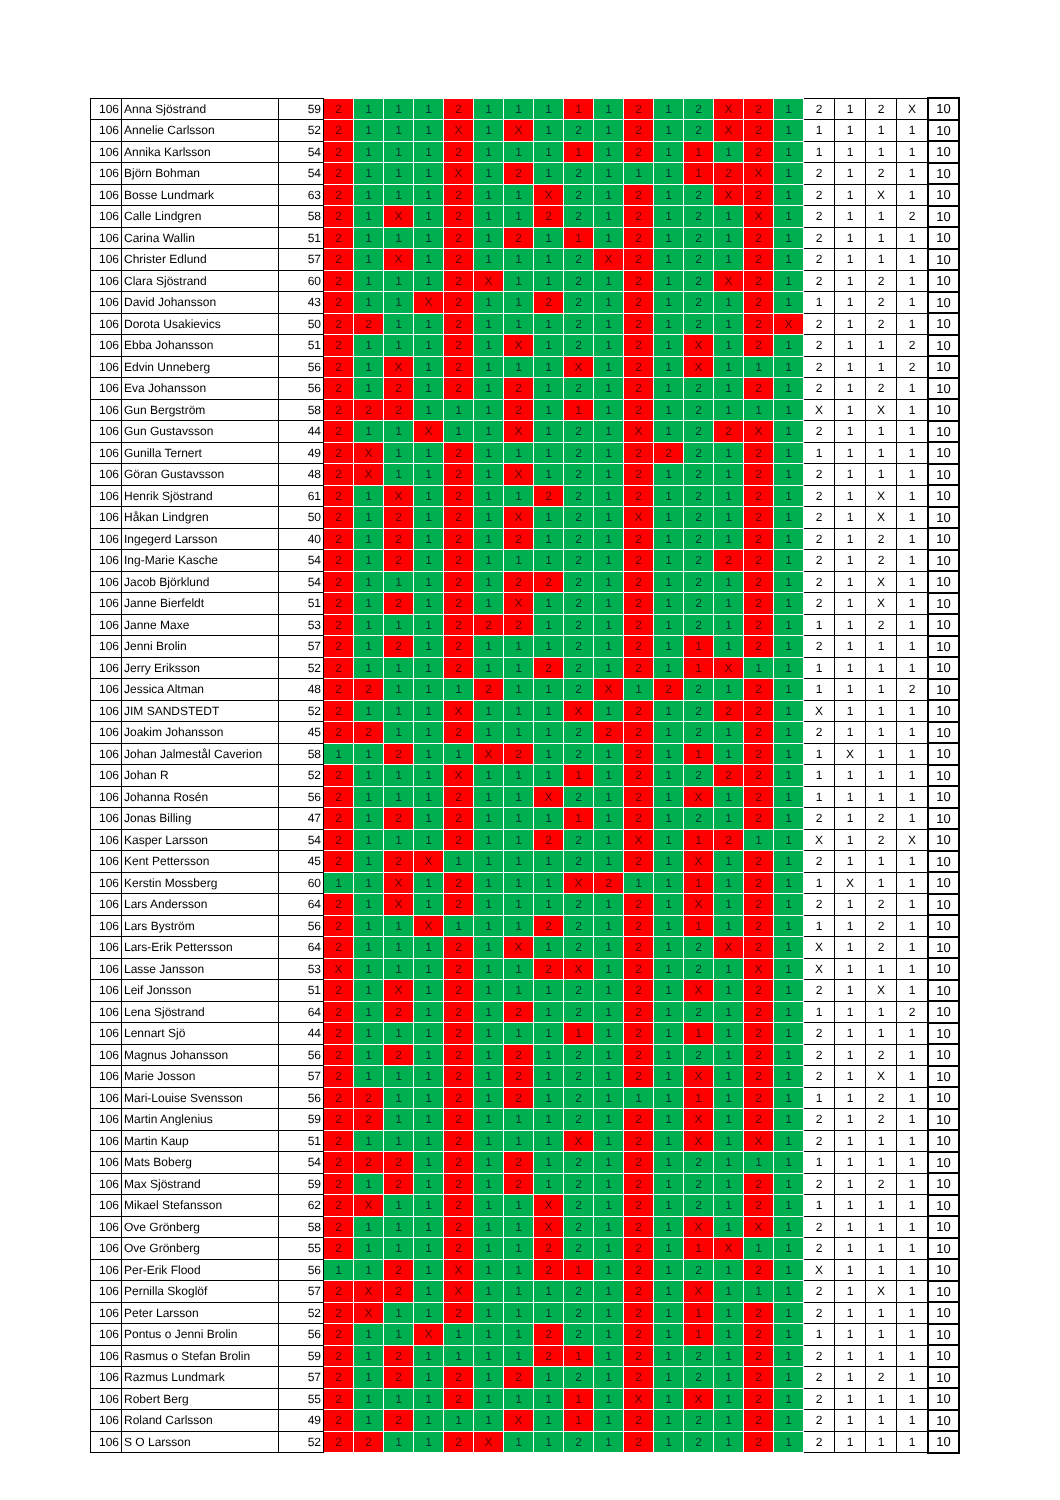| 106 | Anna Sjöstrand | 59 | 2 | 1 | 1 | 1 | 2 | 1 | 1 | 1 | 1 | 1 | 2 | 1 | 2 | X | 2 | 1 | 2 | 1 | 2 | X | 10 |
| 106 | Annelie Carlsson | 52 | 2 | 1 | 1 | 1 | X | 1 | X | 1 | 2 | 1 | 2 | 1 | 2 | X | 2 | 1 | 1 | 1 | 1 | 1 | 10 |
| 106 | Annika Karlsson | 54 | 2 | 1 | 1 | 1 | 2 | 1 | 1 | 1 | 1 | 1 | 2 | 1 | 1 | 1 | 2 | 1 | 1 | 1 | 1 | 1 | 10 |
| 106 | Björn Bohman | 54 | 2 | 1 | 1 | 1 | X | 1 | 2 | 1 | 2 | 1 | 1 | 1 | 1 | 2 | X | 1 | 2 | 1 | 2 | 1 | 10 |
| 106 | Bosse Lundmark | 63 | 2 | 1 | 1 | 1 | 2 | 1 | 1 | X | 2 | 1 | 2 | 1 | 2 | X | 2 | 1 | 2 | 1 | X | 1 | 10 |
| 106 | Calle Lindgren | 58 | 2 | 1 | X | 1 | 2 | 1 | 1 | 2 | 2 | 1 | 2 | 1 | 2 | 1 | X | 1 | 2 | 1 | 1 | 2 | 10 |
| 106 | Carina Wallin | 51 | 2 | 1 | 1 | 1 | 2 | 1 | 2 | 1 | 1 | 1 | 2 | 1 | 2 | 1 | 2 | 1 | 2 | 1 | 1 | 1 | 10 |
| 106 | Christer Edlund | 57 | 2 | 1 | X | 1 | 2 | 1 | 1 | 1 | 2 | X | 2 | 1 | 2 | 1 | 2 | 1 | 2 | 1 | 1 | 1 | 10 |
| 106 | Clara Sjöstrand | 60 | 2 | 1 | 1 | 1 | 2 | X | 1 | 1 | 2 | 1 | 2 | 1 | 2 | X | 2 | 1 | 2 | 1 | 2 | 1 | 10 |
| 106 | David Johansson | 43 | 2 | 1 | 1 | X | 2 | 1 | 1 | 2 | 2 | 1 | 2 | 1 | 2 | 1 | 2 | 1 | 1 | 1 | 2 | 1 | 10 |
| 106 | Dorota Usakievics | 50 | 2 | 2 | 1 | 1 | 2 | 1 | 1 | 1 | 2 | 1 | 2 | 1 | 2 | 1 | 2 | X | 2 | 1 | 2 | 1 | 10 |
| 106 | Ebba Johansson | 51 | 2 | 1 | 1 | 1 | 2 | 1 | X | 1 | 2 | 1 | 2 | 1 | X | 1 | 2 | 1 | 2 | 1 | 1 | 2 | 10 |
| 106 | Edvin Unneberg | 56 | 2 | 1 | X | 1 | 2 | 1 | 1 | 1 | X | 1 | 2 | 1 | X | 1 | 1 | 1 | 2 | 1 | 1 | 2 | 10 |
| 106 | Eva Johansson | 56 | 2 | 1 | 2 | 1 | 2 | 1 | 2 | 1 | 2 | 1 | 2 | 1 | 2 | 1 | 2 | 1 | 2 | 1 | 2 | 1 | 10 |
| 106 | Gun Bergström | 58 | 2 | 2 | 2 | 1 | 1 | 1 | 2 | 1 | 1 | 1 | 2 | 1 | 2 | 1 | 1 | 1 | X | 1 | X | 1 | 10 |
| 106 | Gun Gustavsson | 44 | 2 | 1 | 1 | X | 1 | 1 | X | 1 | 2 | 1 | X | 1 | 2 | 2 | X | 1 | 2 | 1 | 1 | 1 | 10 |
| 106 | Gunilla Ternert | 49 | 2 | X | 1 | 1 | 2 | 1 | 1 | 1 | 2 | 1 | 2 | 2 | 2 | 1 | 2 | 1 | 1 | 1 | 1 | 1 | 10 |
| 106 | Göran Gustavsson | 48 | 2 | X | 1 | 1 | 2 | 1 | X | 1 | 2 | 1 | 2 | 1 | 2 | 1 | 2 | 1 | 2 | 1 | 1 | 1 | 10 |
| 106 | Henrik Sjöstrand | 61 | 2 | 1 | X | 1 | 2 | 1 | 1 | 2 | 2 | 1 | 2 | 1 | 2 | 1 | 2 | 1 | 2 | 1 | X | 1 | 10 |
| 106 | Håkan Lindgren | 50 | 2 | 1 | 2 | 1 | 2 | 1 | X | 1 | 2 | 1 | X | 1 | 2 | 1 | 2 | 1 | 2 | 1 | X | 1 | 10 |
| 106 | Ingegerd Larsson | 40 | 2 | 1 | 2 | 1 | 2 | 1 | 2 | 1 | 2 | 1 | 2 | 1 | 2 | 1 | 2 | 1 | 2 | 1 | 2 | 1 | 10 |
| 106 | Ing-Marie Kasche | 54 | 2 | 1 | 2 | 1 | 2 | 1 | 1 | 1 | 2 | 1 | 2 | 1 | 2 | 2 | 2 | 1 | 2 | 1 | 2 | 1 | 10 |
| 106 | Jacob Björklund | 54 | 2 | 1 | 1 | 1 | 2 | 1 | 2 | 2 | 2 | 1 | 2 | 1 | 2 | 1 | 2 | 1 | 2 | 1 | X | 1 | 10 |
| 106 | Janne Bierfeldt | 51 | 2 | 1 | 2 | 1 | 2 | 1 | X | 1 | 2 | 1 | 2 | 1 | 2 | 1 | 2 | 1 | 2 | 1 | X | 1 | 10 |
| 106 | Janne Maxe | 53 | 2 | 1 | 1 | 1 | 2 | 2 | 2 | 1 | 2 | 1 | 2 | 1 | 2 | 1 | 2 | 1 | 1 | 1 | 2 | 1 | 10 |
| 106 | Jenni Brolin | 57 | 2 | 1 | 2 | 1 | 2 | 1 | 1 | 1 | 2 | 1 | 2 | 1 | 1 | 1 | 2 | 1 | 2 | 1 | 1 | 1 | 10 |
| 106 | Jerry Eriksson | 52 | 2 | 1 | 1 | 1 | 2 | 1 | 1 | 2 | 2 | 1 | 2 | 1 | 1 | X | 1 | 1 | 1 | 1 | 1 | 1 | 10 |
| 106 | Jessica Altman | 48 | 2 | 2 | 1 | 1 | 1 | 2 | 1 | 1 | 2 | X | 1 | 2 | 2 | 1 | 2 | 1 | 1 | 1 | 1 | 2 | 10 |
| 106 | JIM SANDSTEDT | 52 | 2 | 1 | 1 | 1 | X | 1 | 1 | 1 | X | 1 | 2 | 1 | 2 | 2 | 2 | 1 | X | 1 | 1 | 1 | 10 |
| 106 | Joakim Johansson | 45 | 2 | 2 | 1 | 1 | 2 | 1 | 1 | 1 | 2 | 2 | 2 | 1 | 2 | 1 | 2 | 1 | 2 | 1 | 1 | 1 | 10 |
| 106 | Johan Jalmestål Caverion | 58 | 1 | 1 | 2 | 1 | 1 | X | 2 | 1 | 2 | 1 | 2 | 1 | 1 | 1 | 2 | 1 | 1 | X | 1 | 1 | 10 |
| 106 | Johan R | 52 | 2 | 1 | 1 | 1 | X | 1 | 1 | 1 | 1 | 1 | 2 | 1 | 2 | 2 | 2 | 1 | 1 | 1 | 1 | 1 | 10 |
| 106 | Johanna Rosén | 56 | 2 | 1 | 1 | 1 | 2 | 1 | 1 | X | 2 | 1 | 2 | 1 | X | 1 | 2 | 1 | 1 | 1 | 1 | 1 | 10 |
| 106 | Jonas Billing | 47 | 2 | 1 | 2 | 1 | 2 | 1 | 1 | 1 | 1 | 1 | 2 | 1 | 2 | 1 | 2 | 1 | 2 | 1 | 2 | 1 | 10 |
| 106 | Kasper Larsson | 54 | 2 | 1 | 1 | 1 | 2 | 1 | 1 | 2 | 2 | 1 | X | 1 | 1 | 2 | 1 | 1 | X | 1 | 2 | X | 10 |
| 106 | Kent Pettersson | 45 | 2 | 1 | 2 | X | 1 | 1 | 1 | 1 | 2 | 1 | 2 | 1 | X | 1 | 2 | 1 | 2 | 1 | 1 | 1 | 10 |
| 106 | Kerstin Mossberg | 60 | 1 | 1 | X | 1 | 2 | 1 | 1 | 1 | X | 2 | 1 | 1 | 1 | 1 | 2 | 1 | 1 | X | 1 | 1 | 10 |
| 106 | Lars Andersson | 64 | 2 | 1 | X | 1 | 2 | 1 | 1 | 1 | 2 | 1 | 2 | 1 | X | 1 | 2 | 1 | 2 | 1 | 2 | 1 | 10 |
| 106 | Lars Byström | 56 | 2 | 1 | 1 | X | 1 | 1 | 1 | 2 | 2 | 1 | 2 | 1 | 1 | 1 | 2 | 1 | 1 | 1 | 2 | 1 | 10 |
| 106 | Lars-Erik Pettersson | 64 | 2 | 1 | 1 | 1 | 2 | 1 | X | 1 | 2 | 1 | 2 | 1 | 2 | X | 2 | 1 | X | 1 | 2 | 1 | 10 |
| 106 | Lasse Jansson | 53 | X | 1 | 1 | 1 | 2 | 1 | 1 | 2 | X | 1 | 2 | 1 | 2 | 1 | X | 1 | X | 1 | 1 | 1 | 10 |
| 106 | Leif Jonsson | 51 | 2 | 1 | X | 1 | 2 | 1 | 1 | 1 | 2 | 1 | 2 | 1 | X | 1 | 2 | 1 | 2 | 1 | X | 1 | 10 |
| 106 | Lena Sjöstrand | 64 | 2 | 1 | 2 | 1 | 2 | 1 | 2 | 1 | 2 | 1 | 2 | 1 | 2 | 1 | 2 | 1 | 1 | 1 | 1 | 2 | 10 |
| 106 | Lennart Sjö | 44 | 2 | 1 | 1 | 1 | 2 | 1 | 1 | 1 | 1 | 1 | 2 | 1 | 1 | 1 | 2 | 1 | 2 | 1 | 1 | 1 | 10 |
| 106 | Magnus Johansson | 56 | 2 | 1 | 2 | 1 | 2 | 1 | 2 | 1 | 2 | 1 | 2 | 1 | 2 | 1 | 2 | 1 | 2 | 1 | 2 | 1 | 10 |
| 106 | Marie Josson | 57 | 2 | 1 | 1 | 1 | 2 | 1 | 2 | 1 | 2 | 1 | 2 | 1 | X | 1 | 2 | 1 | 2 | 1 | X | 1 | 10 |
| 106 | Mari-Louise Svensson | 56 | 2 | 2 | 1 | 1 | 2 | 1 | 2 | 1 | 2 | 1 | 1 | 1 | 1 | 1 | 2 | 1 | 1 | 1 | 2 | 1 | 10 |
| 106 | Martin Anglenius | 59 | 2 | 2 | 1 | 1 | 2 | 1 | 1 | 1 | 2 | 1 | 2 | 1 | X | 1 | 2 | 1 | 2 | 1 | 2 | 1 | 10 |
| 106 | Martin Kaup | 51 | 2 | 1 | 1 | 1 | 2 | 1 | 1 | 1 | X | 1 | 2 | 1 | X | 1 | X | 1 | 2 | 1 | 1 | 1 | 10 |
| 106 | Mats Boberg | 54 | 2 | 2 | 2 | 1 | 2 | 1 | 2 | 1 | 2 | 1 | 2 | 1 | 2 | 1 | 1 | 1 | 1 | 1 | 1 | 1 | 10 |
| 106 | Max Sjöstrand | 59 | 2 | 1 | 2 | 1 | 2 | 1 | 2 | 1 | 2 | 1 | 2 | 1 | 2 | 1 | 2 | 1 | 2 | 1 | 2 | 1 | 10 |
| 106 | Mikael Stefansson | 62 | 2 | X | 1 | 1 | 2 | 1 | 1 | X | 2 | 1 | 2 | 1 | 2 | 1 | 2 | 1 | 1 | 1 | 1 | 1 | 10 |
| 106 | Ove Grönberg | 58 | 2 | 1 | 1 | 1 | 2 | 1 | 1 | X | 2 | 1 | 2 | 1 | X | 1 | X | 1 | 2 | 1 | 1 | 1 | 10 |
| 106 | Ove Grönberg | 55 | 2 | 1 | 1 | 1 | 2 | 1 | 1 | 2 | 2 | 1 | 2 | 1 | 1 | X | 1 | 1 | 2 | 1 | 1 | 1 | 10 |
| 106 | Per-Erik Flood | 56 | 1 | 1 | 2 | 1 | X | 1 | 1 | 2 | 1 | 1 | 2 | 1 | 2 | 1 | 2 | 1 | X | 1 | 1 | 1 | 10 |
| 106 | Pernilla Skoglöf | 57 | 2 | X | 2 | 1 | X | 1 | 1 | 1 | 2 | 1 | 2 | 1 | X | 1 | 1 | 1 | 2 | 1 | X | 1 | 10 |
| 106 | Peter Larsson | 52 | 2 | X | 1 | 1 | 2 | 1 | 1 | 1 | 2 | 1 | 2 | 1 | 1 | 1 | 2 | 1 | 2 | 1 | 1 | 1 | 10 |
| 106 | Pontus o Jenni Brolin | 56 | 2 | 1 | 1 | X | 1 | 1 | 1 | 2 | 2 | 1 | 2 | 1 | 1 | 1 | 2 | 1 | 1 | 1 | 1 | 1 | 10 |
| 106 | Rasmus o Stefan Brolin | 59 | 2 | 1 | 2 | 1 | 1 | 1 | 1 | 2 | 1 | 1 | 2 | 1 | 2 | 1 | 2 | 1 | 2 | 1 | 1 | 1 | 10 |
| 106 | Razmus Lundmark | 57 | 2 | 1 | 2 | 1 | 2 | 1 | 2 | 1 | 2 | 1 | 2 | 1 | 2 | 1 | 2 | 1 | 2 | 1 | 2 | 1 | 10 |
| 106 | Robert Berg | 55 | 2 | 1 | 1 | 1 | 2 | 1 | 1 | 1 | 1 | 1 | X | 1 | X | 1 | 2 | 1 | 2 | 1 | 1 | 1 | 10 |
| 106 | Roland Carlsson | 49 | 2 | 1 | 2 | 1 | 1 | 1 | X | 1 | 1 | 1 | 2 | 1 | 2 | 1 | 2 | 1 | 2 | 1 | 1 | 1 | 10 |
| 106 | S O Larsson | 52 | 2 | 2 | 1 | 1 | 2 | X | 1 | 1 | 2 | 1 | 2 | 1 | 2 | 1 | 2 | 1 | 2 | 1 | 1 | 1 | 10 |